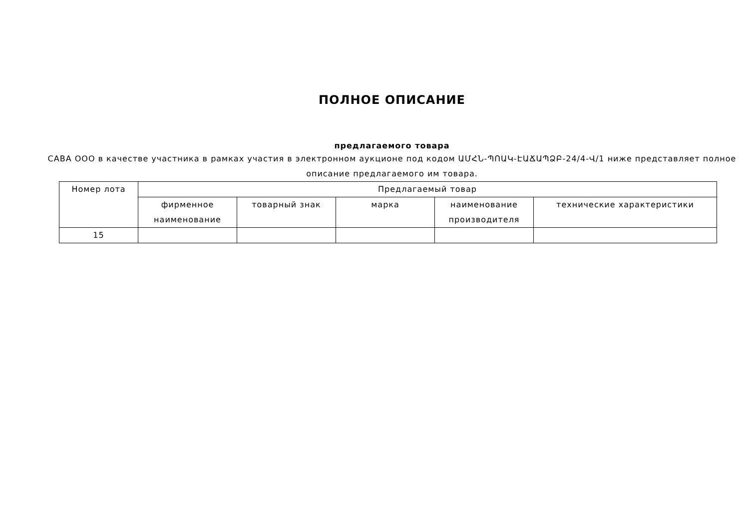ПОЛНОЕ ОПИСАНИЕ
предлагаемого товара
САВА ООО в качестве участника в рамках участия в электронном аукционе под кодом ԱՄՀՆ-ՊՈԱԿ-ԷԱՃԱՊՁԲ-24/4-Վ/1 ниже представляет полное описание предлагаемого им товара.
| Номер лота | Предлагаемый товар | | | | |
| --- | --- | --- | --- | --- | --- |
| | фирменное наименование | товарный знак | марка | наименование производителя | технические характеристики |
| 15 | | | | | |